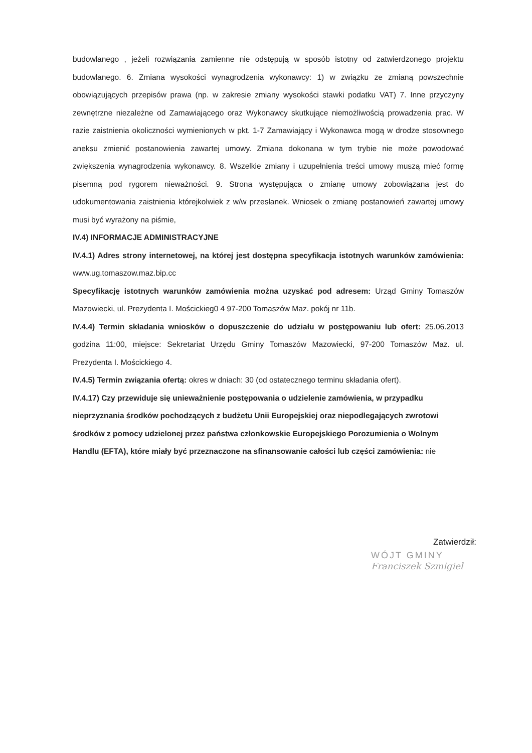budowlanego , jeżeli rozwiązania zamienne nie odstępują w sposób istotny od zatwierdzonego projektu budowlanego. 6. Zmiana wysokości wynagrodzenia wykonawcy: 1) w związku ze zmianą powszechnie obowiązujących przepisów prawa (np. w zakresie zmiany wysokości stawki podatku VAT) 7. Inne przyczyny zewnętrzne niezależne od Zamawiającego oraz Wykonawcy skutkujące niemożliwością prowadzenia prac. W razie zaistnienia okoliczności wymienionych w pkt. 1-7 Zamawiający i Wykonawca mogą w drodze stosownego aneksu zmienić postanowienia zawartej umowy. Zmiana dokonana w tym trybie nie może powodować zwiększenia wynagrodzenia wykonawcy. 8. Wszelkie zmiany i uzupełnienia treści umowy muszą mieć formę pisemną pod rygorem nieważności. 9. Strona występująca o zmianę umowy zobowiązana jest do udokumentowania zaistnienia którejkolwiek z w/w przesłanek. Wniosek o zmianę postanowień zawartej umowy musi być wyrażony na piśmie,
IV.4) INFORMACJE ADMINISTRACYJNE
IV.4.1) Adres strony internetowej, na której jest dostępna specyfikacja istotnych warunków zamówienia: www.ug.tomaszow.maz.bip.cc
Specyfikację istotnych warunków zamówienia można uzyskać pod adresem: Urząd Gminy Tomaszów Mazowiecki, ul. Prezydenta I. Mościckieg0 4 97-200 Tomaszów Maz. pokój nr 11b.
IV.4.4) Termin składania wniosków o dopuszczenie do udziału w postępowaniu lub ofert: 25.06.2013 godzina 11:00, miejsce: Sekretariat Urzędu Gminy Tomaszów Mazowiecki, 97-200 Tomaszów Maz. ul. Prezydenta I. Mościckiego 4.
IV.4.5) Termin związania ofertą: okres w dniach: 30 (od ostatecznego terminu składania ofert).
IV.4.17) Czy przewiduje się unieważnienie postępowania o udzielenie zamówienia, w przypadku nieprzyznania środków pochodzących z budżetu Unii Europejskiej oraz niepodlegających zwrotowi środków z pomocy udzielonej przez państwa członkowskie Europejskiego Porozumienia o Wolnym Handlu (EFTA), które miały być przeznaczone na sfinansowanie całości lub części zamówienia: nie
Zatwierdził:
WÓJT GMINY
Franciszek Szmigiel